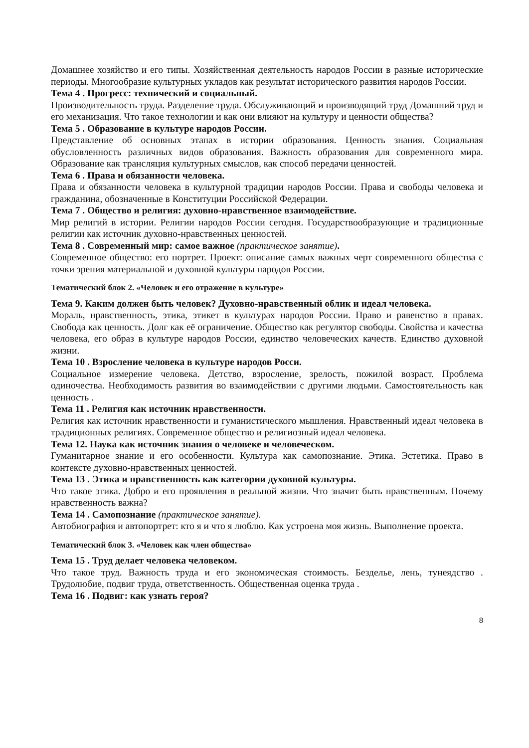Домашнее хозяйство и его типы. Хозяйственная деятельность народов России в разные исторические периоды. Многообразие культурных укладов как результат исторического развития народов России.
Тема 4 . Прогресс: технический и социальный.
Производительность труда. Разделение труда. Обслуживающий и производящий труд Домашний труд и его механизация. Что такое технологии и как они влияют на культуру и ценности общества?
Тема 5 . Образование в культуре народов России.
Представление об основных этапах в истории образования. Ценность знания. Социальная обусловленность различных видов образования. Важность образования для современного мира. Образование как трансляция культурных смыслов, как способ передачи ценностей.
Тема 6 . Права и обязанности человека.
Права и обязанности человека в культурной традиции народов России. Права и свободы человека и гражданина, обозначенные в Конституции Российской Федерации.
Тема 7 . Общество и религия: духовно-нравственное взаимодействие.
Мир религий в истории. Религии народов России сегодня. Государствообразующие и традиционные религии как источник духовно-нравственных ценностей.
Тема 8 . Современный мир: самое важное (практическое занятие).
Современное общество: его портрет. Проект: описание самых важных черт современного общества с точки зрения материальной и духовной культуры народов России.
Тематический блок 2. «Человек и его отражение в культуре»
Тема 9. Каким должен быть человек? Духовно-нравственный облик и идеал человека.
Мораль, нравственность, этика, этикет в культурах народов России. Право и равенство в правах. Свобода как ценность. Долг как её ограничение. Общество как регулятор свободы. Свойства и качества человека, его образ в культуре народов России, единство человеческих качеств. Единство духовной жизни.
Тема 10 . Взросление человека в культуре народов Росси.
Социальное измерение человека. Детство, взросление, зрелость, пожилой возраст. Проблема одиночества. Необходимость развития во взаимодействии с другими людьми. Самостоятельность как ценность .
Тема 11 . Религия как источник нравственности.
Религия как источник нравственности и гуманистического мышления. Нравственный идеал человека в традиционных религиях. Современное общество и религиозный идеал человека.
Тема 12. Наука как источник знания о человеке и человеческом.
Гуманитарное знание и его особенности. Культура как самопознание. Этика. Эстетика. Право в контексте духовно-нравственных ценностей.
Тема 13 . Этика и нравственность как категории духовной культуры.
Что такое этика. Добро и его проявления в реальной жизни. Что значит быть нравственным. Почему нравственность важна?
Тема 14 . Самопознание (практическое занятие).
Автобиография и автопортрет: кто я и что я люблю. Как устроена моя жизнь. Выполнение проекта.
Тематический блок 3. «Человек как член общества»
Тема 15 . Труд делает человека человеком.
Что такое труд. Важность труда и его экономическая стоимость. Безделье, лень, тунеядство . Трудолюбие, подвиг труда, ответственность. Общественная оценка труда .
Тема 16 . Подвиг: как узнать героя?
8